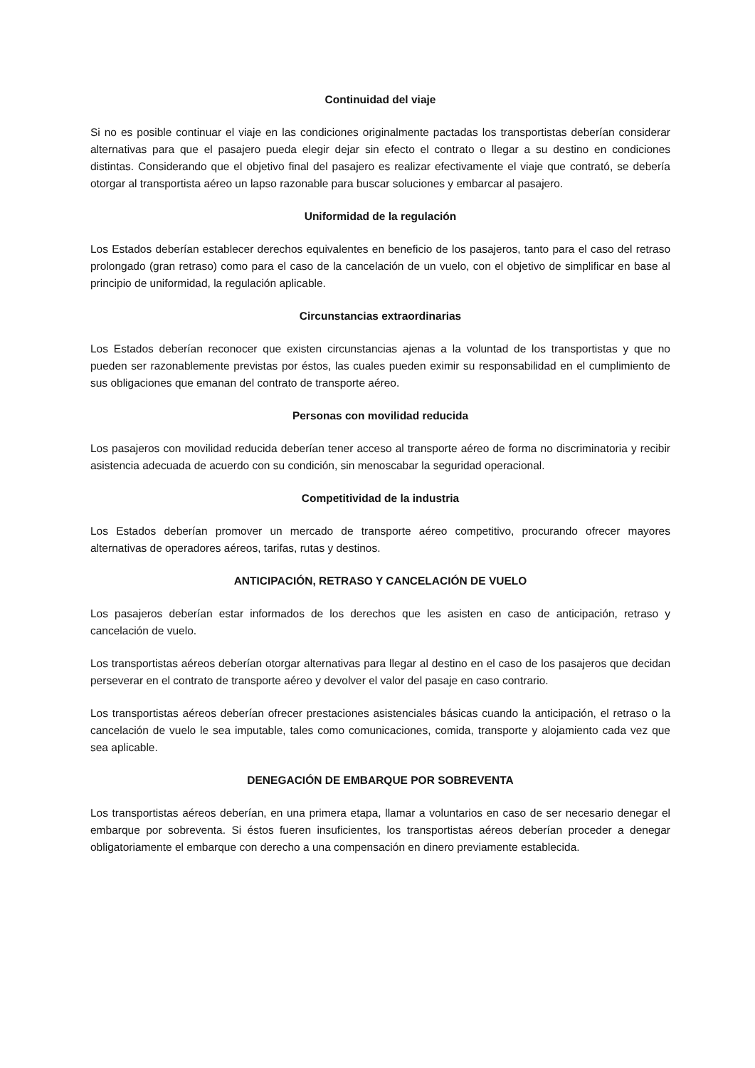Continuidad del viaje
Si no es posible continuar el viaje en las condiciones originalmente pactadas los transportistas deberían considerar alternativas para que el pasajero pueda elegir dejar sin efecto el contrato o llegar a su destino en condiciones distintas. Considerando que el objetivo final del pasajero es realizar efectivamente el viaje que contrató, se debería otorgar al transportista aéreo un lapso razonable para buscar soluciones y embarcar al pasajero.
Uniformidad de la regulación
Los Estados deberían establecer derechos equivalentes en beneficio de los pasajeros, tanto para el caso del retraso prolongado (gran retraso) como para el caso de la cancelación de un vuelo, con el objetivo de simplificar en base al principio de uniformidad, la regulación aplicable.
Circunstancias extraordinarias
Los Estados deberían reconocer que existen circunstancias ajenas a la voluntad de los transportistas y que no pueden ser razonablemente previstas por éstos, las cuales pueden eximir su responsabilidad en el cumplimiento de sus obligaciones que emanan del contrato de transporte aéreo.
Personas con movilidad reducida
Los pasajeros con movilidad reducida deberían tener acceso al transporte aéreo de forma no discriminatoria y recibir asistencia adecuada de acuerdo con su condición, sin menoscabar la seguridad operacional.
Competitividad de la industria
Los Estados deberían promover un mercado de transporte aéreo competitivo, procurando ofrecer mayores alternativas de operadores aéreos, tarifas, rutas y destinos.
ANTICIPACIÓN, RETRASO Y CANCELACIÓN DE VUELO
Los pasajeros deberían estar informados de los derechos que les asisten en caso de anticipación, retraso y cancelación de vuelo.
Los transportistas aéreos deberían otorgar alternativas para llegar al destino en el caso de los pasajeros que decidan perseverar en el contrato de transporte aéreo y devolver el valor del pasaje en caso contrario.
Los transportistas aéreos deberían ofrecer prestaciones asistenciales básicas cuando la anticipación, el retraso o la cancelación de vuelo le sea imputable, tales como comunicaciones, comida, transporte y alojamiento cada vez que sea aplicable.
DENEGACIÓN DE EMBARQUE POR SOBREVENTA
Los transportistas aéreos deberían, en una primera etapa, llamar a voluntarios en caso de ser necesario denegar el embarque por sobreventa. Si éstos fueren insuficientes, los transportistas aéreos deberían proceder a denegar obligatoriamente el embarque con derecho a una compensación en dinero previamente establecida.